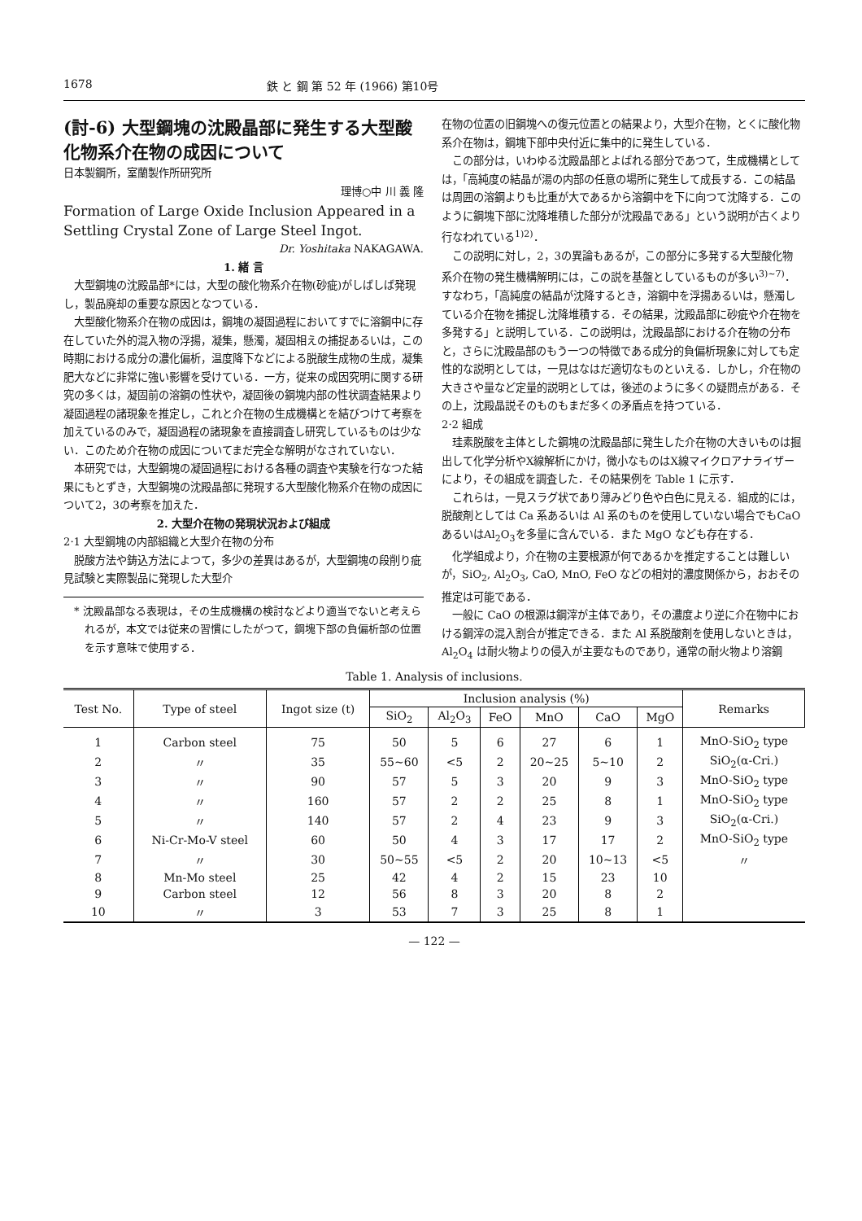1678 鉄 と 鋼 第 52 年 (1966) 第10号
(討-6) 大型鋼塊の沈殿晶部に発生する大型酸化物系介在物の成因について
日本製鋼所，室蘭製作所研究所
理博○中 川 義 隆
Formation of Large Oxide Inclusion Appeared in a Settling Crystal Zone of Large Steel Ingot.
Dr. Yoshitaka NAKAGAWA.
1. 緒 言
大型鋼塊の沈殿晶部*には，大型の酸化物系介在物(砂疵)がしばしば発現し，製品廃却の重要な原因となつている．
大型酸化物系介在物の成因は，鋼塊の凝固過程においてすでに溶鋼中に存在していた外的混入物の浮揚，凝集，懸濁，凝固相えの捕捉あるいは，この時期における成分の濃化偏析，温度降下などによる脱酸生成物の生成，凝集肥大などに非常に強い影響を受けている．一方，従来の成因究明に関する研究の多くは，凝固前の溶鋼の性状や，凝固後の鋼塊内部の性状調査結果より凝固過程の諸現象を推定し，これと介在物の生成機構とを結びつけて考察を加えているのみで，凝固過程の諸現象を直接調査し研究しているものは少ない．このため介在物の成因についてまだ完全な解明がなされていない．
本研究では，大型鋼塊の凝固過程における各種の調査や実験を行なつた結果にもとずき，大型鋼塊の沈殿晶部に発現する大型酸化物系介在物の成因について2，3の考察を加えた．
2. 大型介在物の発現状況および組成
2·1 大型鋼塊の内部組織と大型介在物の分布
脱酸方法や鋳込方法によつて，多少の差異はあるが，大型鋼塊の段削り疵見試験と実際製品に発現した大型介
* 沈殿晶部なる表現は，その生成機構の検討などより適当でないと考えられるが，本文では従来の習慣にしたがつて，鋼塊下部の負偏析部の位置を示す意味で使用する．
在物の位置の旧鋼塊への復元位置との結果より，大型介在物，とくに酸化物系介在物は，鋼塊下部中央付近に集中的に発生している．
この部分は，いわゆる沈殿晶部とよばれる部分であつて，生成機構としては，「高純度の結晶が湯の内部の任意の場所に発生して成長する．この結晶は周囲の溶鋼よりも比重が大であるから溶鋼中を下に向つて沈降する．このように鋼塊下部に沈降堆積した部分が沈殿晶である」という説明が古くより行なわれている<sup>1)2)</sup>．
この説明に対し，2，3の異論もあるが，この部分に多発する大型酸化物系介在物の発生機構解明には，この説を基盤としているものが多い<sup>3)~7)</sup>．すなわち，「高純度の結晶が沈降するとき，溶鋼中を浮揚あるいは，懸濁している介在物を捕捉し沈降堆積する．その結果，沈殿晶部に砂疵や介在物を多発する」と説明している．この説明は，沈殿晶部における介在物の分布と，さらに沈殿晶部のもう一つの特徴である成分的負偏析現象に対しても定性的な説明としては，一見はなはだ適切なものといえる．しかし，介在物の大きさや量など定量的説明としては，後述のように多くの疑問点がある．その上，沈殿晶説そのものもまだ多くの矛盾点を持つている．
2·2 組成
珪素脱酸を主体とした鋼塊の沈殿晶部に発生した介在物の大きいものは掘出して化学分析やX線解析にかけ，微小なものはX線マイクロアナライザーにより，その組成を調査した．その結果例を Table 1 に示す．
これらは，一見スラグ状であり薄みどり色や白色に見える．組成的には，脱酸剤としては Ca 系あるいは Al 系のものを使用していない場合でもCaOあるいはAl<sub>2</sub>O<sub>3</sub>を多量に含んでいる．また MgO なども存在する．
化学組成より，介在物の主要根源が何であるかを推定することは難しいが，SiO<sub>2</sub>, Al<sub>2</sub>O<sub>3</sub>, CaO, MnO, FeO などの相対的濃度関係から，おおその推定は可能である．
一般に CaO の根源は鋼滓が主体であり，その濃度より逆に介在物中における鋼滓の混入割合が推定できる．また Al 系脱酸剤を使用しないときは，Al<sub>2</sub>O<sub>4</sub> は耐火物よりの侵入が主要なものであり，通常の耐火物より溶鋼
Table 1. Analysis of inclusions.
| Test No. | Type of steel | Ingot size (t) | Inclusion analysis (%) | | | | | | Remarks |
| --- | --- | --- | --- | --- | --- | --- | --- | --- | --- |
| | | | SiO<sub>2</sub> | Al<sub>2</sub>O<sub>3</sub> | FeO | MnO | CaO | MgO | |
| 1 | Carbon steel | 75 | 50 | 5 | 6 | 27 | 6 | 1 | MnO-SiO<sub>2</sub> type |
| 2 | 〃 | 35 | 55~60 | <5 | 2 | 20~25 | 5~10 | 2 | SiO<sub>2</sub>(α-Cri.) |
| 3 | 〃 | 90 | 57 | 5 | 3 | 20 | 9 | 3 | MnO-SiO<sub>2</sub> type |
| 4 | 〃 | 160 | 57 | 2 | 2 | 25 | 8 | 1 | MnO-SiO<sub>2</sub> type |
| 5 | 〃 | 140 | 57 | 2 | 4 | 23 | 9 | 3 | SiO<sub>2</sub>(α-Cri.) |
| 6 | Ni-Cr-Mo-V steel | 60 | 50 | 4 | 3 | 17 | 17 | 2 | MnO-SiO<sub>2</sub> type |
| 7 | 〃 | 30 | 50~55 | <5 | 2 | 20 | 10~13 | <5 | 〃 |
| 8 | Mn-Mo steel | 25 | 42 | 4 | 2 | 15 | 23 | 10 | |
| 9 | Carbon steel | 12 | 56 | 8 | 3 | 20 | 8 | 2 | |
| 10 | 〃 | 3 | 53 | 7 | 3 | 25 | 8 | 1 | |
— 122 —